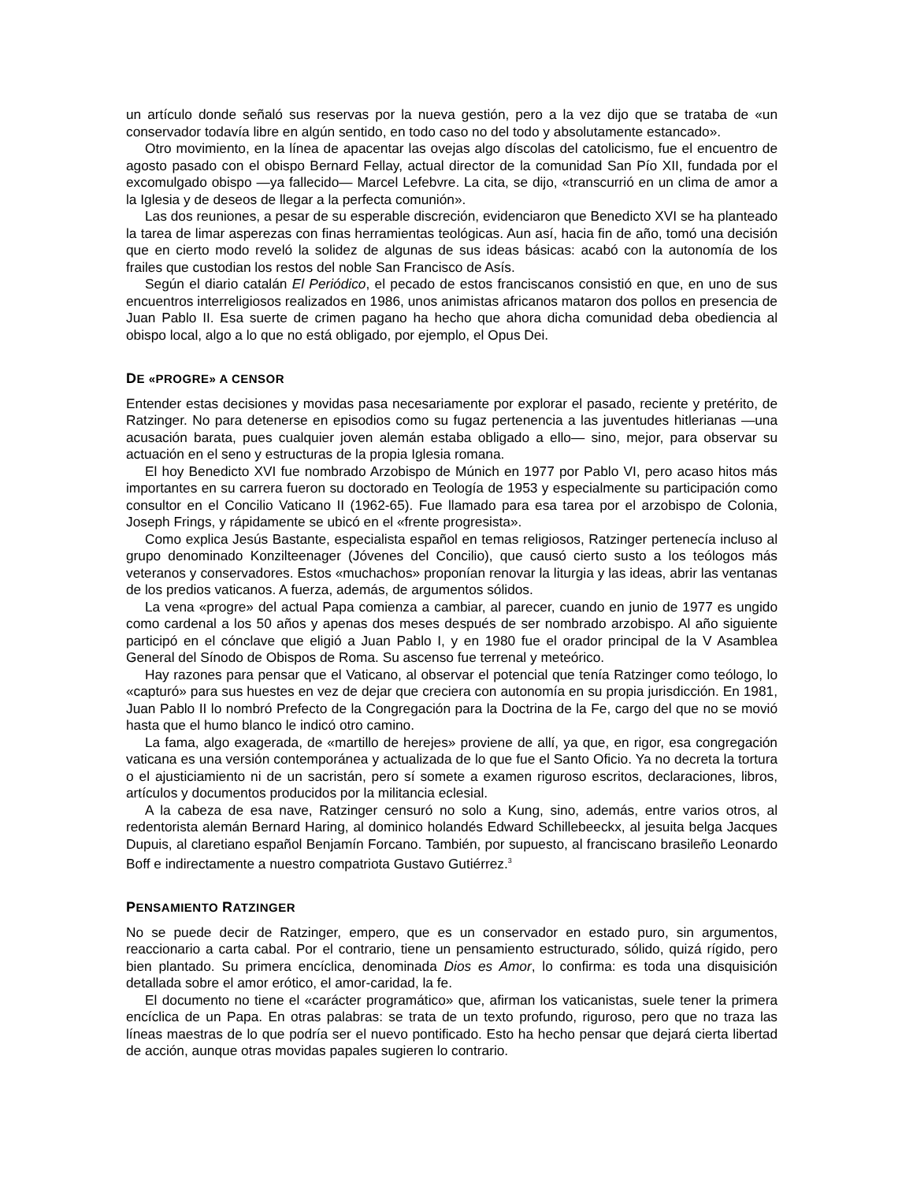un artículo donde señaló sus reservas por la nueva gestión, pero a la vez dijo que se trataba de «un conservador todavía libre en algún sentido, en todo caso no del todo y absolutamente estancado».
Otro movimiento, en la línea de apacentar las ovejas algo díscolas del catolicismo, fue el encuentro de agosto pasado con el obispo Bernard Fellay, actual director de la comunidad San Pío XII, fundada por el excomulgado obispo —ya fallecido— Marcel Lefebvre. La cita, se dijo, «transcurrió en un clima de amor a la Iglesia y de deseos de llegar a la perfecta comunión».
Las dos reuniones, a pesar de su esperable discreción, evidenciaron que Benedicto XVI se ha planteado la tarea de limar asperezas con finas herramientas teológicas. Aun así, hacia fin de año, tomó una decisión que en cierto modo reveló la solidez de algunas de sus ideas básicas: acabó con la autonomía de los frailes que custodian los restos del noble San Francisco de Asís.
Según el diario catalán El Periódico, el pecado de estos franciscanos consistió en que, en uno de sus encuentros interreligiosos realizados en 1986, unos animistas africanos mataron dos pollos en presencia de Juan Pablo II. Esa suerte de crimen pagano ha hecho que ahora dicha comunidad deba obediencia al obispo local, algo a lo que no está obligado, por ejemplo, el Opus Dei.
DE «PROGRE» A CENSOR
Entender estas decisiones y movidas pasa necesariamente por explorar el pasado, reciente y pretérito, de Ratzinger. No para detenerse en episodios como su fugaz pertenencia a las juventudes hitlerianas —una acusación barata, pues cualquier joven alemán estaba obligado a ello— sino, mejor, para observar su actuación en el seno y estructuras de la propia Iglesia romana.
El hoy Benedicto XVI fue nombrado Arzobispo de Múnich en 1977 por Pablo VI, pero acaso hitos más importantes en su carrera fueron su doctorado en Teología de 1953 y especialmente su participación como consultor en el Concilio Vaticano II (1962-65). Fue llamado para esa tarea por el arzobispo de Colonia, Joseph Frings, y rápidamente se ubicó en el «frente progresista».
Como explica Jesús Bastante, especialista español en temas religiosos, Ratzinger pertenecía incluso al grupo denominado Konzilteenager (Jóvenes del Concilio), que causó cierto susto a los teólogos más veteranos y conservadores. Estos «muchachos» proponían renovar la liturgia y las ideas, abrir las ventanas de los predios vaticanos. A fuerza, además, de argumentos sólidos.
La vena «progre» del actual Papa comienza a cambiar, al parecer, cuando en junio de 1977 es ungido como cardenal a los 50 años y apenas dos meses después de ser nombrado arzobispo. Al año siguiente participó en el cónclave que eligió a Juan Pablo I, y en 1980 fue el orador principal de la V Asamblea General del Sínodo de Obispos de Roma. Su ascenso fue terrenal y meteórico.
Hay razones para pensar que el Vaticano, al observar el potencial que tenía Ratzinger como teólogo, lo «capturó» para sus huestes en vez de dejar que creciera con autonomía en su propia jurisdicción. En 1981, Juan Pablo II lo nombró Prefecto de la Congregación para la Doctrina de la Fe, cargo del que no se movió hasta que el humo blanco le indicó otro camino.
La fama, algo exagerada, de «martillo de herejes» proviene de allí, ya que, en rigor, esa congregación vaticana es una versión contemporánea y actualizada de lo que fue el Santo Oficio. Ya no decreta la tortura o el ajusticiamiento ni de un sacristán, pero sí somete a examen riguroso escritos, declaraciones, libros, artículos y documentos producidos por la militancia eclesial.
A la cabeza de esa nave, Ratzinger censuró no solo a Kung, sino, además, entre varios otros, al redentorista alemán Bernard Haring, al dominico holandés Edward Schillebeeckx, al jesuita belga Jacques Dupuis, al claretiano español Benjamín Forcano. También, por supuesto, al franciscano brasileño Leonardo Boff e indirectamente a nuestro compatriota Gustavo Gutiérrez.<sup>3</sup>
PENSAMIENTO RATZINGER
No se puede decir de Ratzinger, empero, que es un conservador en estado puro, sin argumentos, reaccionario a carta cabal. Por el contrario, tiene un pensamiento estructurado, sólido, quizá rígido, pero bien plantado. Su primera encíclica, denominada Dios es Amor, lo confirma: es toda una disquisición detallada sobre el amor erótico, el amor-caridad, la fe.
El documento no tiene el «carácter programático» que, afirman los vaticanistas, suele tener la primera encíclica de un Papa. En otras palabras: se trata de un texto profundo, riguroso, pero que no traza las líneas maestras de lo que podría ser el nuevo pontificado. Esto ha hecho pensar que dejará cierta libertad de acción, aunque otras movidas papales sugieren lo contrario.